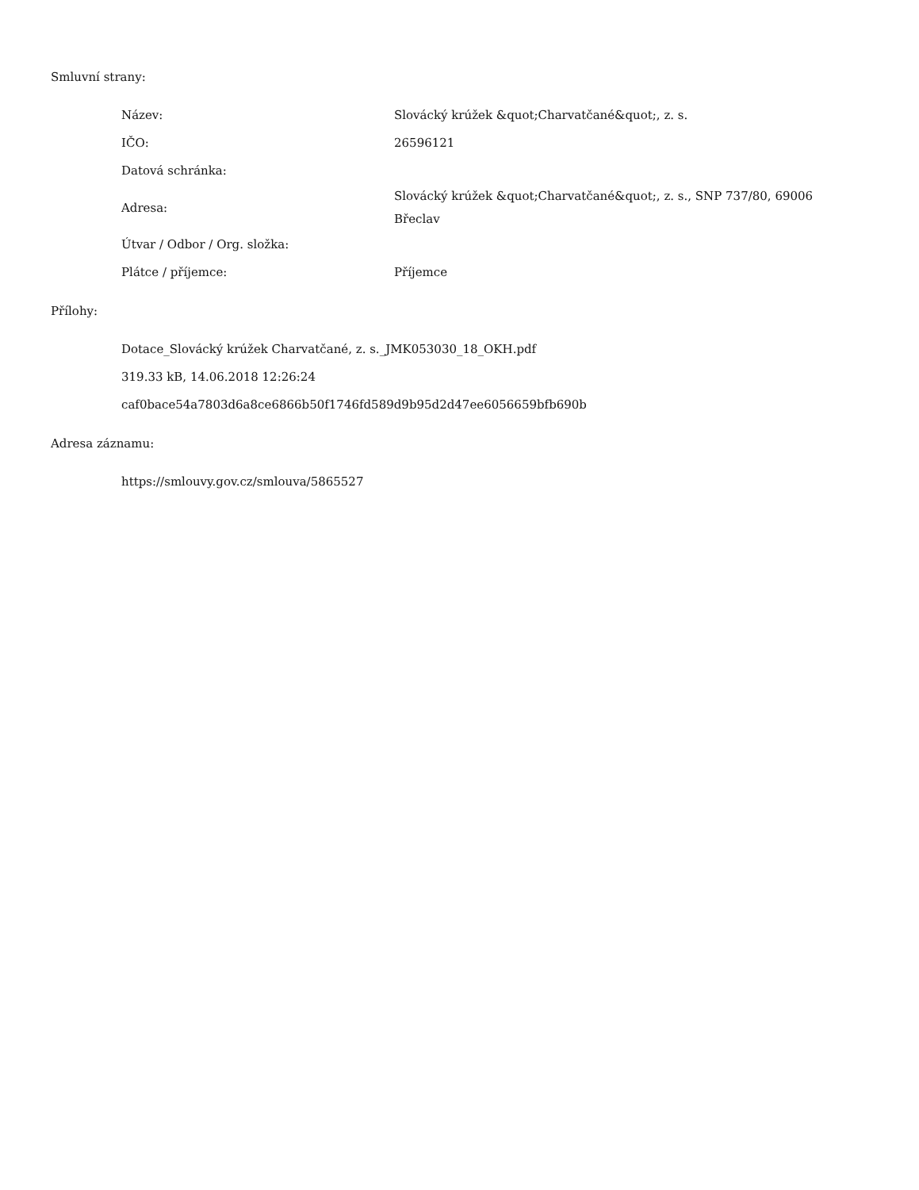Smluvní strany:
| Název: | Slovácký krúžek &quot;Charvatčané&quot;, z. s. |
| IČO: | 26596121 |
| Datová schránka: | |
| Adresa: | Slovácký krúžek &quot;Charvatčané&quot;, z. s., SNP 737/80, 69006 Břeclav |
| Útvar / Odbor / Org. složka: | |
| Plátce / příjemce: | Příjemce |
Přílohy:
Dotace_Slovácký krúžek Charvatčané, z. s._JMK053030_18_OKH.pdf
319.33 kB, 14.06.2018 12:26:24
caf0bace54a7803d6a8ce6866b50f1746fd589d9b95d2d47ee6056659bfb690b
Adresa záznamu:
https://smlouvy.gov.cz/smlouva/5865527